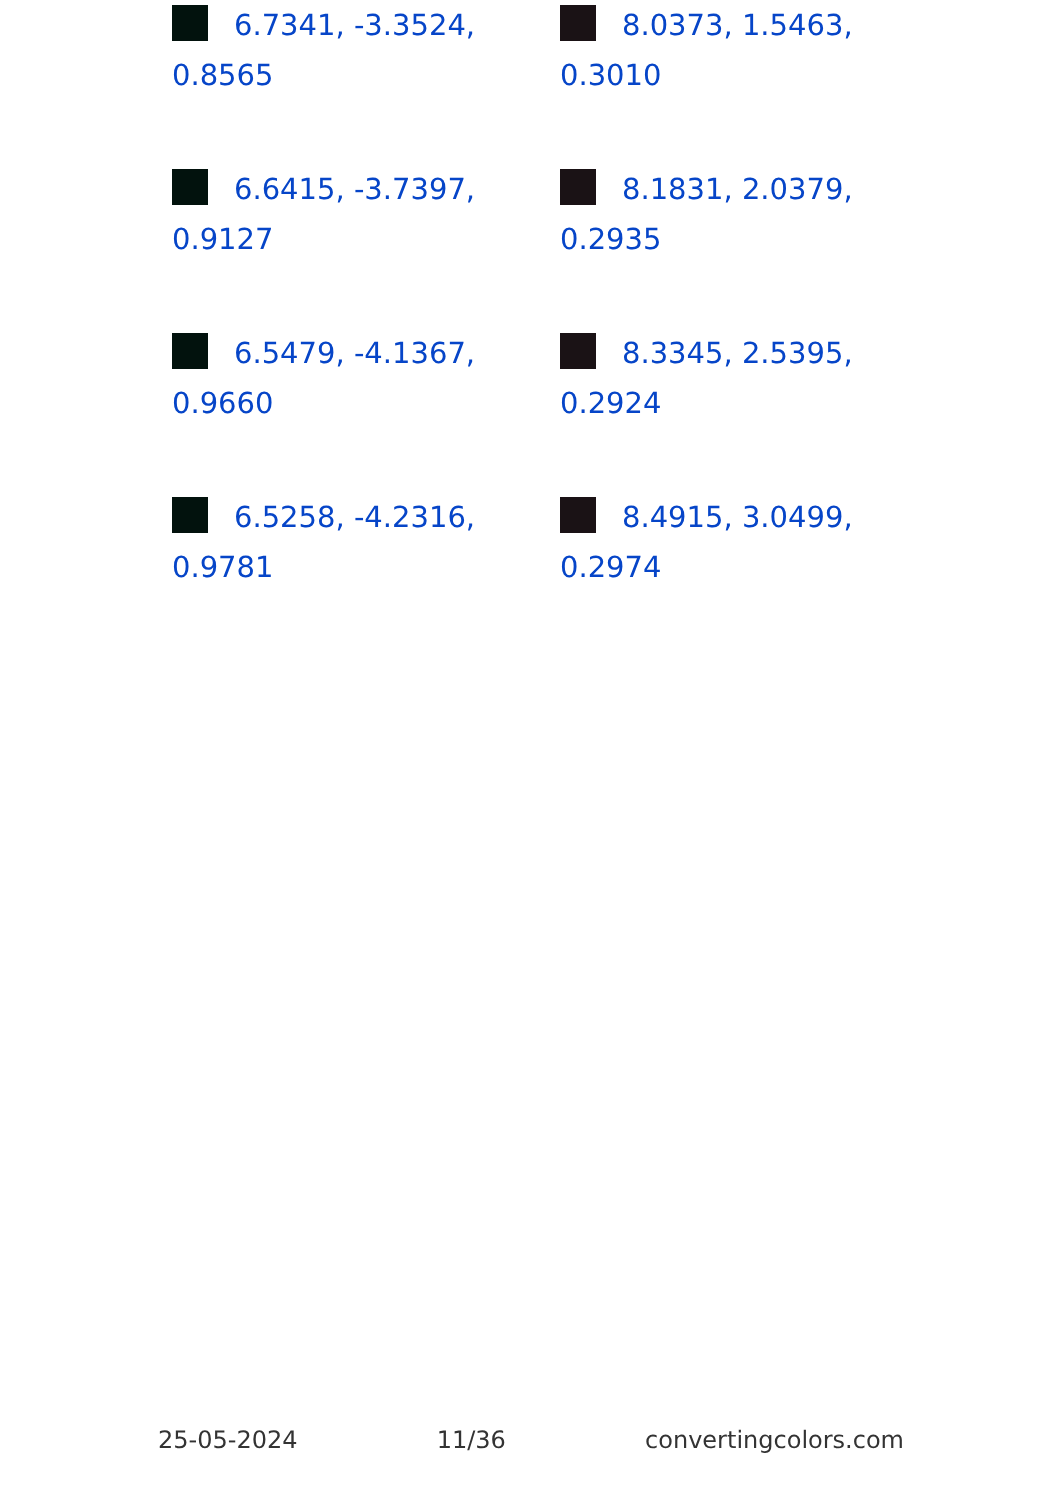6.7341, -3.3524,
0.8565
8.0373, 1.5463,
0.3010
6.6415, -3.7397,
0.9127
8.1831, 2.0379,
0.2935
6.5479, -4.1367,
0.9660
8.3345, 2.5395,
0.2924
6.5258, -4.2316,
0.9781
8.4915, 3.0499,
0.2974
25-05-2024 11/36 convertingcolors.com